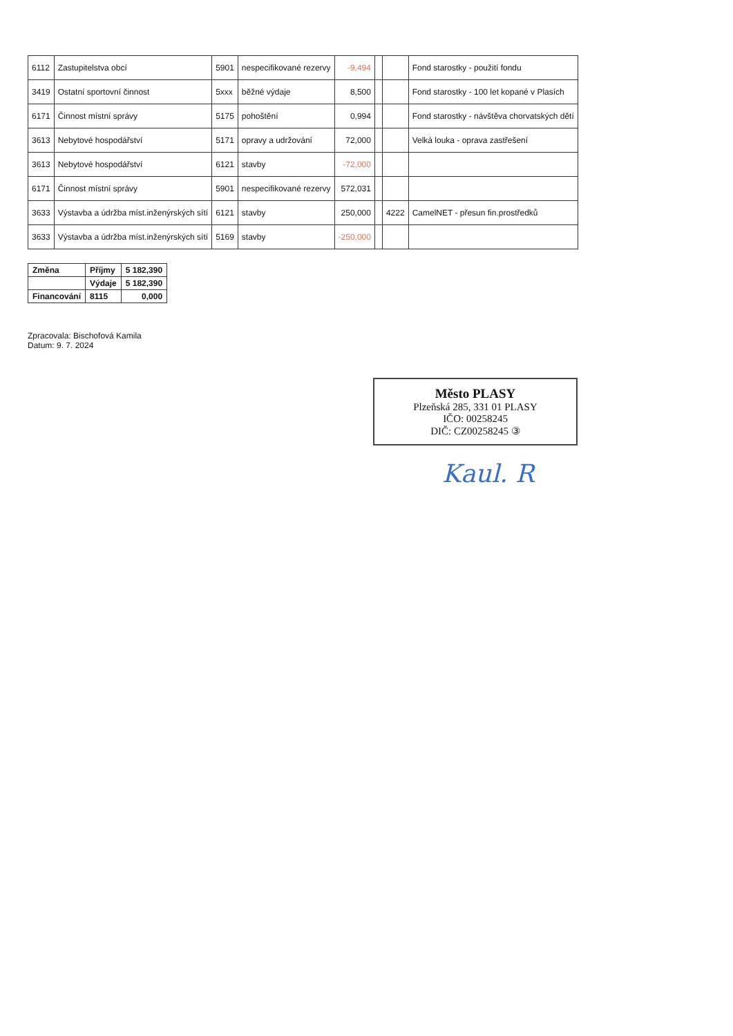| 6112 | Zastupitelstva obcí | 5901 | nespecifikované rezervy | -9,494 | | | Fond starostky - použití fondu |
| 3419 | Ostatní sportovní činnost | 5xxx | běžné výdaje | 8,500 | | | Fond starostky - 100 let kopané v Plasích |
| 6171 | Činnost místní správy | 5175 | pohoštění | 0,994 | | | Fond starostky - návštěva chorvatských dětí |
| 3613 | Nebytové hospodářství | 5171 | opravy a udržování | 72,000 | | | Velká louka - oprava zastřešení |
| 3613 | Nebytové hospodářství | 6121 | stavby | -72,000 | | | |
| 6171 | Činnost místní správy | 5901 | nespecifikované rezervy | 572,031 | | | |
| 3633 | Výstavba a údržba míst.inženýrských sítí | 6121 | stavby | 250,000 | | 4222 | CamelNET - přesun fin.prostředků |
| 3633 | Výstavba a údržba míst.inženýrských sítí | 5169 | stavby | -250,000 | | | |
| Změna | Příjmy | 5 182,390 |
| | Výdaje | 5 182,390 |
| Financování | 8115 | 0,000 |
Zpracovala: Bischofová Kamila
Datum: 9. 7. 2024
Město PLASY
Plzeňská 285, 331 01 PLASY
IČO: 00258245
DIČ: CZ00258245 ③
Kaul. R